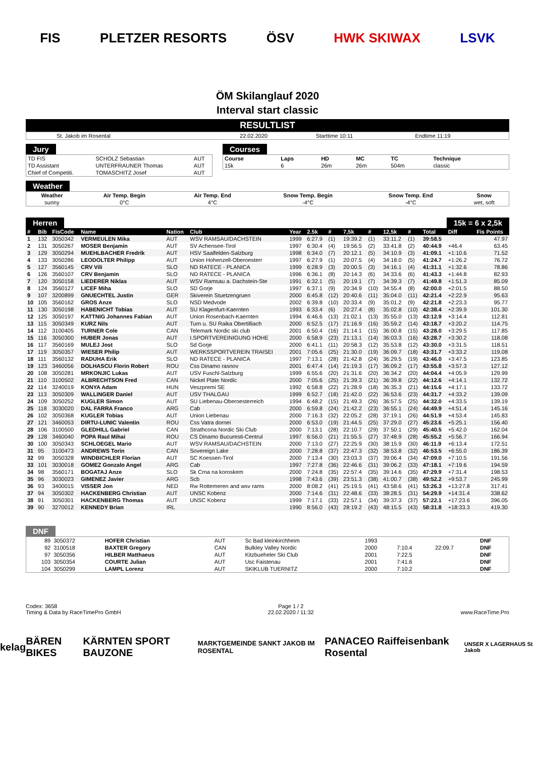FIS PLETZER RESORTS ÖSV HWK SKIWAX LSVK
ÖM Skilanglauf 2020
Interval start classic
RESULTLIST
| St. Jakob im Rosental | 22.02.2020 | Starttime 10:11 | Endtime 11:19 |
Jury
| TD FIS | SCHOLZ Sebastian | AUT |
| TD Assistant | UNTERFRAUNER Thomas | AUT |
| Chief of Competiti. | TOMASCHITZ Josef | AUT |
Courses
| Course | Laps | HD | MC | TC | Technique |
| --- | --- | --- | --- | --- | --- |
| 15k | 6 | 26m | 26m | 504m | classic |
Weather
| Weather | Air Temp. Begin | Air Temp. End | Snow Temp. Begin | Snow Temp. End | Snow |
| --- | --- | --- | --- | --- | --- |
| sunny | 0°C | 4°C | -4°C | -4°C | wet, soft |
Herren 15k = 6 x 2,5k
| # | Bib | FisCode | Name | Nation | Club | Year | 2.5k | # | 7,5k | # | 12,5k | # | Total | Diff | Fis Points |
| --- | --- | --- | --- | --- | --- | --- | --- | --- | --- | --- | --- | --- | --- | --- | --- |
| 1 | 132 | 3050342 | VERMEULEN Mika | AUT | WSV RAMSAU/DACHSTEIN | 1999 | 6:27.9 | (1) | 19:39.2 | (1) | 33:11.2 | (1) | 39:58.5 | | 47.97 |
| 2 | 131 | 3050267 | MOSER Benjamin | AUT | SV Achensee-Tirol | 1997 | 6:30.4 | (4) | 19:56.5 | (2) | 33:41.8 | (2) | 40:44.9 | +46.4 | 63.45 |
| 3 | 129 | 3050294 | MUEHLBACHER Fredrik | AUT | HSV Saalfelden-Salzburg | 1998 | 6:34.0 | (7) | 20:12.1 | (5) | 34:10.9 | (3) | 41:09.1 | +1:10.6 | 71.52 |
| 4 | 133 | 3050286 | LEODOLTER Philipp | AUT | Union Hohenzell-Oberoesterr | 1997 | 6:27.9 | (1) | 20:07.5 | (4) | 34:18.0 | (5) | 41:24.7 | +1:26.2 | 76.72 |
| 5 | 127 | 3560145 | CRV Vili | SLO | ND RATECE - PLANICA | 1999 | 6:28.9 | (3) | 20:00.5 | (3) | 34:16.1 | (4) | 41:31.1 | +1:32.6 | 78.86 |
| 6 | 126 | 3560107 | CRV Benjamin | SLO | ND RATECE - PLANICA | 1996 | 6:36.1 | (8) | 20:14.3 | (6) | 34:33.6 | (6) | 41:43.3 | +1:44.8 | 82.93 |
| 7 | 120 | 3050158 | LIEDERER Niklas | AUT | WSV Ramsau a. Dachstein-Ste | 1991 | 6:32.1 | (5) | 20:19.1 | (7) | 34:39.3 | (7) | 41:49.8 | +1:51.3 | 85.09 |
| 8 | 124 | 3560127 | LICEF Miha | SLO | SD Gorje | 1997 | 6:37.1 | (9) | 20:34.9 | (10) | 34:55.4 | (8) | 42:00.0 | +2:01.5 | 88.50 |
| 9 | 107 | 3200899 | GNUECHTEL Justin | GER | Skiverein Stuetzengruen | 2000 | 6:45.8 | (12) | 20:40.6 | (11) | 35:04.0 | (11) | 42:21.4 | +2:22.9 | 95.63 |
| 10 | 105 | 3560162 | GROS Anze | SLO | NSD Medvode | 2002 | 6:39.8 | (10) | 20:33.4 | (9) | 35:01.2 | (9) | 42:21.8 | +2:23.3 | 95.77 |
| 11 | 130 | 3050198 | HABENICHT Tobias | AUT | SU Klagenfurt-Kaernten | 1993 | 6:33.4 | (6) | 20:27.4 | (8) | 35:02.8 | (10) | 42:38.4 | +2:39.9 | 101.30 |
| 12 | 125 | 3050197 | KATTNIG Johannes Fabian | AUT | Union Rosenbach-Kaernten | 1994 | 6:46.6 | (13) | 21:02.1 | (13) | 35:55.0 | (13) | 43:12.9 | +3:14.4 | 112.81 |
| 13 | 115 | 3050349 | KURZ Nils | AUT | Turn u. SU Raika Obertilliach | 2000 | 6:52.5 | (17) | 21:16.9 | (16) | 35:59.2 | (14) | 43:18.7 | +3:20.2 | 114.75 |
| 14 | 112 | 3100405 | TURNER Cole | CAN | Telemark Nordic ski club | 2001 | 6:50.4 | (16) | 21:14.1 | (15) | 36:00.8 | (15) | 43:28.0 | +3:29.5 | 117.85 |
| 15 | 116 | 3050300 | HUBER Jonas | AUT | I.SPORTVEREINIGUNG HOHE | 2000 | 6:58.9 | (23) | 21:13.1 | (14) | 36:03.3 | (16) | 43:28.7 | +3:30.2 | 118.08 |
| 16 | 117 | 3560169 | MULEJ Jost | SLO | Sd Gorje | 2000 | 6:41.1 | (11) | 20:58.3 | (12) | 35:53.8 | (12) | 43:30.0 | +3:31.5 | 118.51 |
| 17 | 119 | 3050357 | WIESER Philip | AUT | WERKSSPORTVEREIN TRAISEI | 2001 | 7:05.6 | (25) | 21:30.0 | (19) | 36:09.7 | (18) | 43:31.7 | +3:33.2 | 119.08 |
| 18 | 111 | 3560132 | RADUHA Erik | SLO | ND RATECE - PLANICA | 1997 | 7:13.1 | (28) | 21:42.8 | (24) | 36:29.5 | (19) | 43:46.0 | +3:47.5 | 123.85 |
| 19 | 123 | 3460056 | DOLHASCU Florin Robert | ROU | Css Dinamo rasnov | 2001 | 6:47.4 | (14) | 21:19.3 | (17) | 36:09.2 | (17) | 43:55.8 | +3:57.3 | 127.12 |
| 20 | 108 | 3050281 | MRKONJIC Lukas | AUT | USV Fuschl-Salzburg | 1999 | 6:55.6 | (20) | 21:31.6 | (20) | 36:34.2 | (20) | 44:04.4 | +4:05.9 | 129.99 |
| 21 | 110 | 3100502 | ALBRECHTSON Fred | CAN | Nickel Plate Nordic | 2000 | 7:05.6 | (25) | 21:39.3 | (21) | 36:39.8 | (22) | 44:12.6 | +4:14.1 | 132.72 |
| 22 | 114 | 3240019 | KONYA Adam | HUN | Veszpremi SE | 1992 | 6:58.8 | (22) | 21:28.9 | (18) | 36:35.3 | (21) | 44:15.6 | +4:17.1 | 133.72 |
| 23 | 113 | 3050309 | WALLINGER Daniel | AUT | USV THALGAU | 1999 | 6:52.7 | (18) | 21:42.0 | (22) | 36:53.6 | (23) | 44:31.7 | +4:33.2 | 139.09 |
| 24 | 109 | 3050252 | KUGLER Simon | AUT | SU Liebenau-Oberoesterreich | 1994 | 6:48.2 | (15) | 21:49.3 | (26) | 36:57.5 | (25) | 44:32.0 | +4:33.5 | 139.19 |
| 25 | 118 | 3030020 | DAL FARRA Franco | ARG | Cab | 2000 | 6:59.8 | (24) | 21:42.2 | (23) | 36:55.1 | (24) | 44:49.9 | +4:51.4 | 145.16 |
| 26 | 102 | 3050368 | KUGLER Tobias | AUT | Union Liebenau | 2000 | 7:16.3 | (32) | 22:05.2 | (28) | 37:19.1 | (26) | 44:51.9 | +4:53.4 | 145.83 |
| 27 | 121 | 3460053 | DIRTU-LUNIC Valentin | ROU | Css Vatra dornei | 2000 | 6:53.0 | (19) | 21:44.5 | (25) | 37:29.0 | (27) | 45:23.6 | +5:25.1 | 156.40 |
| 28 | 106 | 3100500 | GLEDHILL Gabriel | CAN | Strathcona Nordic Ski Club | 2000 | 7:13.1 | (28) | 22:10.7 | (29) | 37:50.1 | (29) | 45:40.5 | +5:42.0 | 162.04 |
| 29 | 128 | 3460040 | POPA Raul Mihai | ROU | CS Dinamo Bucuresti-Centrul | 1997 | 6:56.0 | (21) | 21:55.5 | (27) | 37:48.9 | (28) | 45:55.2 | +5:56.7 | 166.94 |
| 30 | 100 | 3050343 | SCHLOEGEL Mario | AUT | WSV RAMSAU/DACHSTEIN | 2000 | 7:13.0 | (27) | 22:25.9 | (30) | 38:15.9 | (30) | 46:11.9 | +6:13.4 | 172.51 |
| 31 | 95 | 3100473 | ANDREWS Torin | CAN | Sovereign Lake | 2000 | 7:28.8 | (37) | 22:47.3 | (32) | 38:53.8 | (32) | 46:53.5 | +6:55.0 | 186.39 |
| 32 | 99 | 3050328 | WINDBICHLER Florian | AUT | SC Koessen-Tirol | 2000 | 7:13.4 | (30) | 23:03.3 | (37) | 39:06.4 | (34) | 47:09.0 | +7:10.5 | 191.56 |
| 33 | 101 | 3030018 | GOMEZ Gonzalo Angel | ARG | Cab | 1997 | 7:27.8 | (36) | 22:46.6 | (31) | 39:06.2 | (33) | 47:18.1 | +7:19.6 | 194.59 |
| 34 | 98 | 3560171 | BOGATAJ Anze | SLO | Sk Crna na koroskem | 2000 | 7:24.8 | (35) | 22:57.4 | (35) | 39:14.6 | (35) | 47:29.9 | +7:31.4 | 198.53 |
| 35 | 96 | 3030023 | GIMENEZ Javier | ARG | Scb | 1998 | 7:43.6 | (39) | 23:51.3 | (38) | 41:00.7 | (38) | 49:52.2 | +9:53.7 | 245.99 |
| 36 | 93 | 3400015 | VISSER Jon | NED | Rw Rottemeren and wsv rams | 2000 | 8:08.2 | (41) | 25:19.5 | (41) | 43:58.6 | (41) | 53:26.3 | +13:27.8 | 317.41 |
| 37 | 94 | 3050302 | HACKENBERG Christian | AUT | UNSC Kobenz | 2000 | 7:14.6 | (31) | 22:48.6 | (33) | 38:28.5 | (31) | 54:29.9 | +14:31.4 | 338.62 |
| 38 | 91 | 3050301 | HACKENBERG Thomas | AUT | UNSC Kobenz | 1999 | 7:17.1 | (33) | 22:57.1 | (34) | 39:37.3 | (37) | 57:22.1 | +17:23.6 | 396.05 |
| 39 | 90 | 3270012 | KENNEDY Brian | IRL | | 1990 | 8:56.0 | (43) | 28:19.2 | (43) | 48:15.5 | (43) | 58:31.8 | +18:33.3 | 419.30 |
DNF
| 89 | 3050372 | HOFER Christian | AUT | Sc Bad kleinkirchheim | 1993 | | | DNF |
| 92 | 3100518 | BAXTER Gregory | CAN | Bulkley Valley Nordic | 2000 | 7:10.4 | 22:09.7 | DNF |
| 97 | 3050356 | HILBER Matthaeus | AUT | Kitzbueheler Ski Club | 2001 | 7:22.5 | | DNF |
| 103 | 3050354 | COURTE Julian | AUT | Usc Faistenau | 2001 | 7:41.6 | | DNF |
| 104 | 3050299 | LAMPL Lorenz | AUT | SKIKLUB TUERNITZ | 2000 | 7:10.2 | | DNF |
Codex: 3658
Timing & Data by RaceTimePro GmbH
Page 1 / 2
22.02.2020 / 11:32
www.RaceTime.Pro
kelag BÄREN BIKES KÄRNTEN SPORT BAUZONE MARKTGEMEINDE SANKT JAKOB IM ROSENTAL PANACEO Raiffeisenbank Rosental UNSER X LAGERHAUS St Jakob